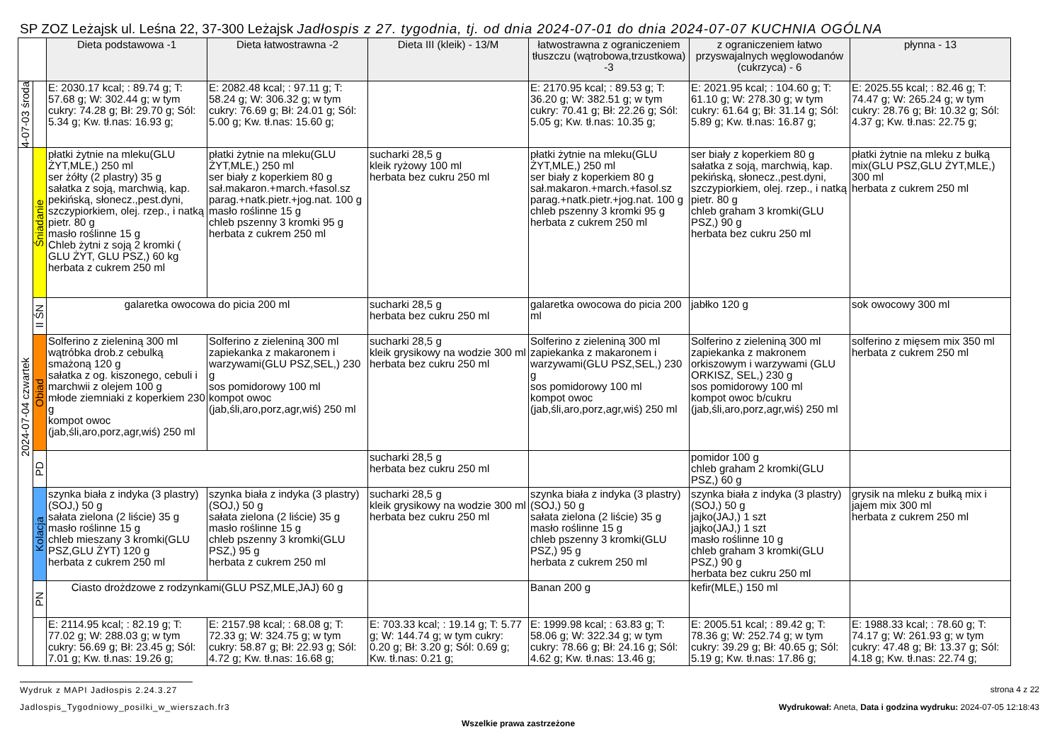SP ZOZ Leżajsk ul. Leśna 22, 37-300 Leżajsk Jadłospis z 27. tygodnia, tj. od dnia 2024-07-01 do dnia 2024-07-07 KUCHNIA OGÓLNA
| | | Dieta podstawowa -1 | Dieta łatwostrawna -2 | Dieta III (kleik) - 13/M | łatwostrawna z ograniczeniem tłuszczu (wątrobowa,trzustkowa) -3 | z ograniczeniem łatwo przyswajalnych węglowodanów (cukrzyca) - 6 | płynna - 13 |
| 4-07-03 środa | | E: 2030.17 kcal; : 89.74 g; T: 57.68 g; W: 302.44 g; w tym cukry: 74.28 g; Bł: 29.70 g; Sól: 5.34 g; Kw. tł.nas: 16.93 g; | E: 2082.48 kcal; : 97.11 g; T: 58.24 g; W: 306.32 g; w tym cukry: 76.69 g; Bł: 24.01 g; Sól: 5.00 g; Kw. tł.nas: 15.60 g; | | E: 2170.95 kcal; : 89.53 g; T: 36.20 g; W: 382.51 g; w tym cukry: 70.41 g; Bł: 22.26 g; Sól: 5.05 g; Kw. tł.nas: 10.35 g; | E: 2021.95 kcal; : 104.60 g; T: 61.10 g; W: 278.30 g; w tym cukry: 61.64 g; Bł: 31.14 g; Sól: 5.89 g; Kw. tł.nas: 16.87 g; | E: 2025.55 kcal; : 82.46 g; T: 74.47 g; W: 265.24 g; w tym cukry: 28.76 g; Bł: 10.32 g; Sól: 4.37 g; Kw. tł.nas: 22.75 g; |
| 2024-07-04 czwartek | Śniadanie | płatki żytnie na mleku(GLU ŻYT,MLE,) 250 ml ser żółty (2 plastry) 35 g sałatka z soją, marchwią, kap. pekińską, słonecz.,pest.dyni, szczypiorkiem, olej. rzep., i natką pietr. 80 g masło roślinne 15 g Chleb żytni z soją 2 kromki ( GLU ŻYT, GLU PSZ,) 60 kg herbata z cukrem 250 ml | płatki żytnie na mleku(GLU ŻYT,MLE,) 250 ml ser biały z koperkiem 80 g sał.makaron.+march.+fasol.sz parag.+natk.pietr.+jog.nat. 100 g masło roślinne 15 g chleb pszenny 3 kromki 95 g herbata z cukrem 250 ml | sucharki 28,5 g kleik ryżowy 100 ml herbata bez cukru 250 ml | płatki żytnie na mleku(GLU ŻYT,MLE,) 250 ml ser biały z koperkiem 80 g sał.makaron.+march.+fasol.sz parag.+natk.pietr.+jog.nat. 100 g chleb pszenny 3 kromki 95 g herbata z cukrem 250 ml | ser biały z koperkiem 80 g sałatka z soją, marchwią, kap. pekińską, słonecz.,pest.dyni, szczypiorkiem, olej. rzep., i natką pietr. 80 g chleb graham 3 kromki(GLU PSZ,) 90 g herbata bez cukru 250 ml | płatki żytnie na mleku z bułką mix(GLU PSZ,GLU ŻYT,MLE,) 300 ml herbata z cukrem 250 ml |
| | II ŚN | galaretka owocowa do picia 200 ml | | sucharki 28,5 g herbata bez cukru 250 ml | galaretka owocowa do picia 200 ml | jabłko 120 g | sok owocowy 300 ml |
| | Obiad | Solferino z zieleniną 300 ml wątróbka drob.z cebulką smażoną 120 g sałatka z og. kiszonego, cebuli i marchwii z olejem 100 g młode ziemniaki z koperkiem 230 g kompot owoc (jab,śli,aro,porz,agr,wiś) 250 ml | Solferino z zieleniną 300 ml zapiekanka z makaronem i warzywami(GLU PSZ,SEL,) 230 g sos pomidorowy 100 ml kompot owoc (jab,śli,aro,porz,agr,wiś) 250 ml | sucharki 28,5 g kleik grysikowy na wodzie 300 ml herbata bez cukru 250 ml | Solferino z zieleniną 300 ml zapiekanka z makaronem i warzywami(GLU PSZ,SEL,) 230 g sos pomidorowy 100 ml kompot owoc (jab,śli,aro,porz,agr,wiś) 250 ml | Solferino z zieleniną 300 ml zapiekanka z makronem orkiszowym i warzywami (GLU ORKISZ, SEL,) 230 g sos pomidorowy 100 ml kompot owoc b/cukru (jab,śli,aro,porz,agr,wiś) 250 ml | solferino z mięsem mix 350 ml herbata z cukrem 250 ml |
| | PD | | | sucharki 28,5 g herbata bez cukru 250 ml | | pomidor 100 g chleb graham 2 kromki(GLU PSZ,) 60 g | |
| | Kolacja | szynka biała z indyka (3 plastry)(SOJ,) 50 g sałata zielona (2 liście) 35 g masło roślinne 15 g chleb mieszany 3 kromki(GLU PSZ,GLU ŻYT) 120 g herbata z cukrem 250 ml | szynka biała z indyka (3 plastry)(SOJ,) 50 g sałata zielona (2 liście) 35 g masło roślinne 15 g chleb pszenny 3 kromki(GLU PSZ,) 95 g herbata z cukrem 250 ml | sucharki 28,5 g kleik grysikowy na wodzie 300 ml herbata bez cukru 250 ml | szynka biała z indyka (3 plastry)(SOJ,) 50 g sałata zielona (2 liście) 35 g masło roślinne 15 g chleb pszenny 3 kromki(GLU PSZ,) 95 g herbata z cukrem 250 ml | szynka biała z indyka (3 plastry)(SOJ,) 50 g jajko(JAJ,) 1 szt jajko(JAJ,) 1 szt masło roślinne 10 g chleb graham 3 kromki(GLU PSZ,) 90 g herbata bez cukru 250 ml | grysik na mleku z bułką mix i jajem mix 300 ml herbata z cukrem 250 ml |
| | PN | Ciasto drożdzowe z rodzynkami(GLU PSZ,MLE,JAJ) 60 g | | | Banan 200 g | kefir(MLE,) 150 ml | |
| | | E: 2114.95 kcal; : 82.19 g; T: 77.02 g; W: 288.03 g; w tym cukry: 56.69 g; Bł: 23.45 g; Sól: 7.01 g; Kw. tł.nas: 19.26 g; | E: 2157.98 kcal; : 68.08 g; T: 72.33 g; W: 324.75 g; w tym cukry: 58.87 g; Bł: 22.93 g; Sól: 4.72 g; Kw. tł.nas: 16.68 g; | E: 703.33 kcal; : 19.14 g; T: 5.77 g; W: 144.74 g; w tym cukry: 0.20 g; Bł: 3.20 g; Sól: 0.69 g; Kw. tł.nas: 0.21 g; | E: 1999.98 kcal; : 63.83 g; T: 58.06 g; W: 322.34 g; w tym cukry: 78.66 g; Bł: 24.16 g; Sól: 4.62 g; Kw. tł.nas: 13.46 g; | E: 2005.51 kcal; : 89.42 g; T: 78.36 g; W: 252.74 g; w tym cukry: 39.29 g; Bł: 40.65 g; Sól: 5.19 g; Kw. tł.nas: 17.86 g; | E: 1988.33 kcal; : 78.60 g; T: 74.17 g; W: 261.93 g; w tym cukry: 47.48 g; Bł: 13.37 g; Sól: 4.18 g; Kw. tł.nas: 22.74 g; |
Wydruk z MAPI Jadłospis 2.24.3.27
strona 4 z 22
Jadlospis_Tygodniowy_posilki_w_wierszach.fr3
Wydrukował: Aneta, Data i godzina wydruku: 2024-07-05 12:18:43
Wszelkie prawa zastrzeżone